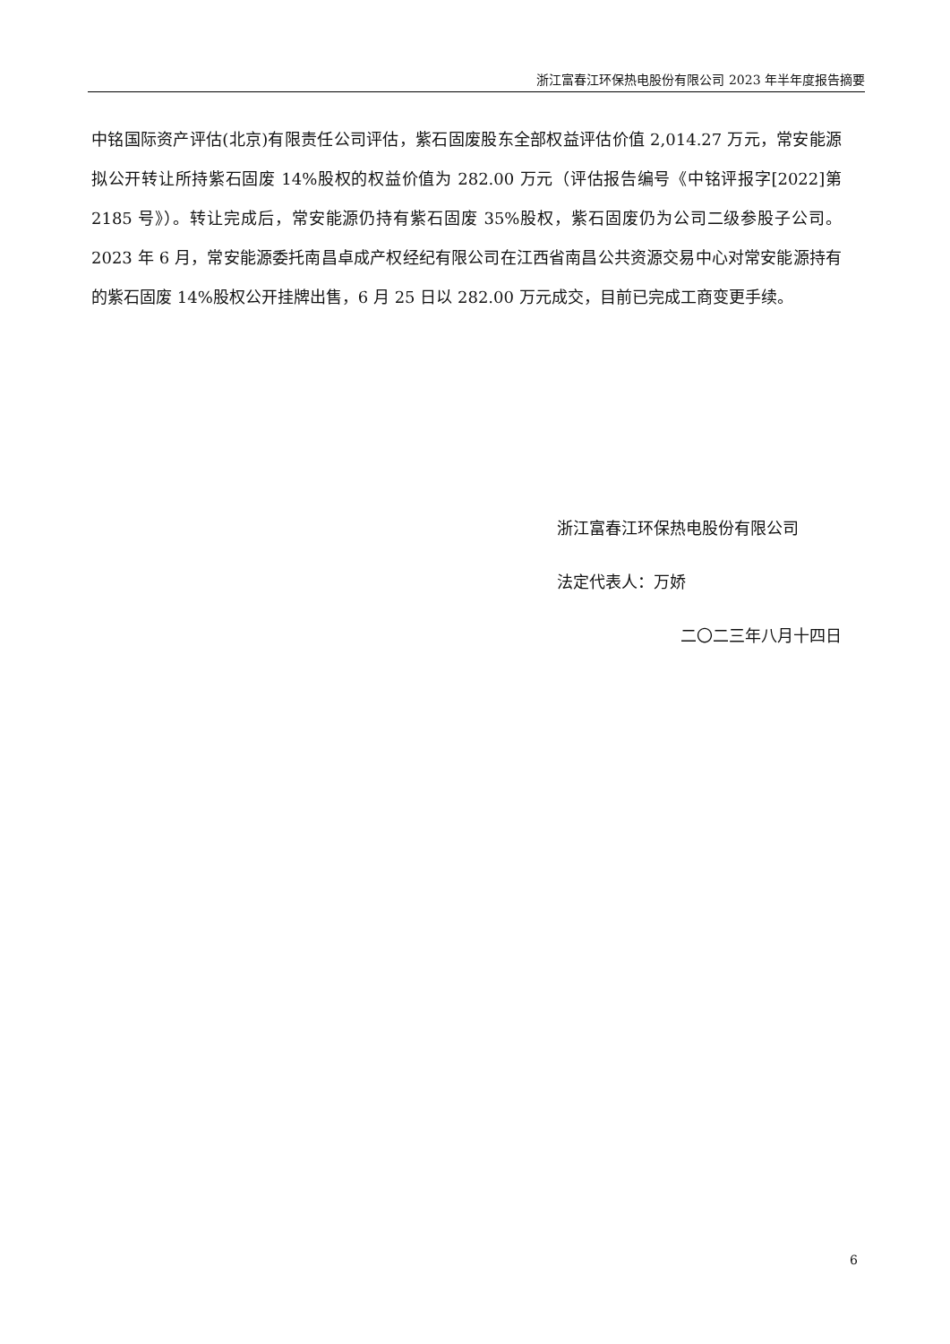浙江富春江环保热电股份有限公司 2023 年半年度报告摘要
中铭国际资产评估(北京)有限责任公司评估，紫石固废股东全部权益评估价值 2,014.27 万元，常安能源拟公开转让所持紫石固废 14%股权的权益价值为 282.00 万元（评估报告编号《中铭评报字[2022]第 2185 号》）。转让完成后，常安能源仍持有紫石固废 35%股权，紫石固废仍为公司二级参股子公司。2023 年 6 月，常安能源委托南昌卓成产权经纪有限公司在江西省南昌公共资源交易中心对常安能源持有的紫石固废 14%股权公开挂牌出售，6 月 25 日以 282.00 万元成交，目前已完成工商变更手续。
浙江富春江环保热电股份有限公司
法定代表人：万娇
二〇二三年八月十四日
6